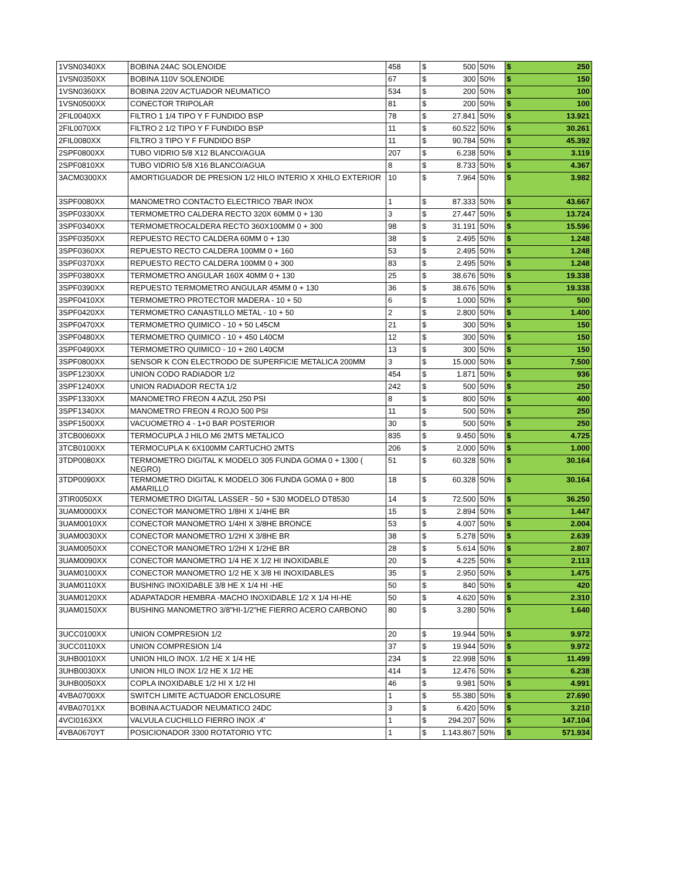| 1VSN0340XX | BOBINA 24AC SOLENOIDE | 458 | $ | 500 | 50% | $ | 250 |
| 1VSN0350XX | BOBINA 110V SOLENOIDE | 67 | $ | 300 | 50% | $ | 150 |
| 1VSN0360XX | BOBINA 220V ACTUADOR NEUMATICO | 534 | $ | 200 | 50% | $ | 100 |
| 1VSN0500XX | CONECTOR TRIPOLAR | 81 | $ | 200 | 50% | $ | 100 |
| 2FIL0040XX | FILTRO 1 1/4 TIPO Y F FUNDIDO BSP | 78 | $ | 27.841 | 50% | $ | 13.921 |
| 2FIL0070XX | FILTRO 2 1/2 TIPO Y F FUNDIDO BSP | 11 | $ | 60.522 | 50% | $ | 30.261 |
| 2FIL0080XX | FILTRO 3 TIPO Y F FUNDIDO BSP | 11 | $ | 90.784 | 50% | $ | 45.392 |
| 2SPF0800XX | TUBO VIDRIO 5/8 X12 BLANCO/AGUA | 207 | $ | 6.238 | 50% | $ | 3.119 |
| 2SPF0810XX | TUBO VIDRIO 5/8 X16 BLANCO/AGUA | 8 | $ | 8.733 | 50% | $ | 4.367 |
| 3ACM0300XX | AMORTIGUADOR DE PRESION 1/2 HILO INTERIO X XHILO EXTERIOR | 10 | $ | 7.964 | 50% | $ | 3.982 |
| 3SPF0080XX | MANOMETRO CONTACTO ELECTRICO 7BAR INOX | 1 | $ | 87.333 | 50% | $ | 43.667 |
| 3SPF0330XX | TERMOMETRO CALDERA RECTO 320X 60MM 0 + 130 | 3 | $ | 27.447 | 50% | $ | 13.724 |
| 3SPF0340XX | TERMOMETROCALDERA RECTO 360X100MM 0 + 300 | 98 | $ | 31.191 | 50% | $ | 15.596 |
| 3SPF0350XX | REPUESTO RECTO CALDERA 60MM 0 + 130 | 38 | $ | 2.495 | 50% | $ | 1.248 |
| 3SPF0360XX | REPUESTO RECTO CALDERA 100MM 0 + 160 | 53 | $ | 2.495 | 50% | $ | 1.248 |
| 3SPF0370XX | REPUESTO RECTO CALDERA 100MM 0 + 300 | 83 | $ | 2.495 | 50% | $ | 1.248 |
| 3SPF0380XX | TERMOMETRO ANGULAR 160X 40MM 0 + 130 | 25 | $ | 38.676 | 50% | $ | 19.338 |
| 3SPF0390XX | REPUESTO TERMOMETRO ANGULAR 45MM 0 + 130 | 36 | $ | 38.676 | 50% | $ | 19.338 |
| 3SPF0410XX | TERMOMETRO PROTECTOR MADERA - 10 + 50 | 6 | $ | 1.000 | 50% | $ | 500 |
| 3SPF0420XX | TERMOMETRO CANASTILLO METAL - 10 + 50 | 2 | $ | 2.800 | 50% | $ | 1.400 |
| 3SPF0470XX | TERMOMETRO QUIMICO - 10 + 50 L45CM | 21 | $ | 300 | 50% | $ | 150 |
| 3SPF0480XX | TERMOMETRO QUIMICO - 10 + 450 L40CM | 12 | $ | 300 | 50% | $ | 150 |
| 3SPF0490XX | TERMOMETRO QUIMICO - 10 + 260 L40CM | 13 | $ | 300 | 50% | $ | 150 |
| 3SPF0800XX | SENSOR K CON ELECTRODO DE SUPERFICIE METALICA 200MM | 3 | $ | 15.000 | 50% | $ | 7.500 |
| 3SPF1230XX | UNION CODO RADIADOR 1/2 | 454 | $ | 1.871 | 50% | $ | 936 |
| 3SPF1240XX | UNION RADIADOR RECTA 1/2 | 242 | $ | 500 | 50% | $ | 250 |
| 3SPF1330XX | MANOMETRO FREON 4 AZUL 250 PSI | 8 | $ | 800 | 50% | $ | 400 |
| 3SPF1340XX | MANOMETRO FREON 4 ROJO 500 PSI | 11 | $ | 500 | 50% | $ | 250 |
| 3SPF1500XX | VACUOMETRO 4 - 1+0 BAR POSTERIOR | 30 | $ | 500 | 50% | $ | 250 |
| 3TCB0060XX | TERMOCUPLA J HILO M6 2MTS METALICO | 835 | $ | 9.450 | 50% | $ | 4.725 |
| 3TCB0100XX | TERMOCUPLA K 6X100MM CARTUCHO 2MTS | 206 | $ | 2.000 | 50% | $ | 1.000 |
| 3TDP0080XX | TERMOMETRO DIGITAL K MODELO 305 FUNDA GOMA 0 + 1300 ( NEGRO) | 51 | $ | 60.328 | 50% | $ | 30.164 |
| 3TDP0090XX | TERMOMETRO DIGITAL K MODELO 306 FUNDA GOMA 0 + 800 AMARILLO | 18 | $ | 60.328 | 50% | $ | 30.164 |
| 3TIR0050XX | TERMOMETRO DIGITAL LASSER - 50 + 530 MODELO DT8530 | 14 | $ | 72.500 | 50% | $ | 36.250 |
| 3UAM0000XX | CONECTOR MANOMETRO 1/8HI X 1/4HE BR | 15 | $ | 2.894 | 50% | $ | 1.447 |
| 3UAM0010XX | CONECTOR MANOMETRO 1/4HI X 3/8HE BRONCE | 53 | $ | 4.007 | 50% | $ | 2.004 |
| 3UAM0030XX | CONECTOR MANOMETRO 1/2HI X 3/8HE BR | 38 | $ | 5.278 | 50% | $ | 2.639 |
| 3UAM0050XX | CONECTOR MANOMETRO 1/2HI X 1/2HE BR | 28 | $ | 5.614 | 50% | $ | 2.807 |
| 3UAM0090XX | CONECTOR MANOMETRO 1/4 HE X 1/2 HI INOXIDABLE | 20 | $ | 4.225 | 50% | $ | 2.113 |
| 3UAM0100XX | CONECTOR MANOMETRO 1/2 HE X 3/8 HI INOXIDABLES | 35 | $ | 2.950 | 50% | $ | 1.475 |
| 3UAM0110XX | BUSHING INOXIDABLE 3/8 HE X 1/4 HI -HE | 50 | $ | 840 | 50% | $ | 420 |
| 3UAM0120XX | ADAPATADOR HEMBRA -MACHO INOXIDABLE 1/2 X 1/4 HI-HE | 50 | $ | 4.620 | 50% | $ | 2.310 |
| 3UAM0150XX | BUSHING MANOMETRO 3/8"HI-1/2"HE FIERRO ACERO CARBONO | 80 | $ | 3.280 | 50% | $ | 1.640 |
| 3UCC0100XX | UNION COMPRESION 1/2 | 20 | $ | 19.944 | 50% | $ | 9.972 |
| 3UCC0110XX | UNION COMPRESION 1/4 | 37 | $ | 19.944 | 50% | $ | 9.972 |
| 3UHB0010XX | UNION HILO INOX. 1/2 HE X 1/4 HE | 234 | $ | 22.998 | 50% | $ | 11.499 |
| 3UHB0030XX | UNION HILO INOX 1/2 HE X 1/2 HE | 414 | $ | 12.476 | 50% | $ | 6.238 |
| 3UHB0050XX | COPLA INOXIDABLE 1/2 HI X 1/2 HI | 46 | $ | 9.981 | 50% | $ | 4.991 |
| 4VBA0700XX | SWITCH LIMITE ACTUADOR ENCLOSURE | 1 | $ | 55.380 | 50% | $ | 27.690 |
| 4VBA0701XX | BOBINA ACTUADOR NEUMATICO 24DC | 3 | $ | 6.420 | 50% | $ | 3.210 |
| 4VCI0163XX | VALVULA CUCHILLO FIERRO INOX .4' | 1 | $ | 294.207 | 50% | $ | 147.104 |
| 4VBA0670YT | POSICIONADOR 3300 ROTATORIO YTC | 1 | $ | 1.143.867 | 50% | $ | 571.934 |